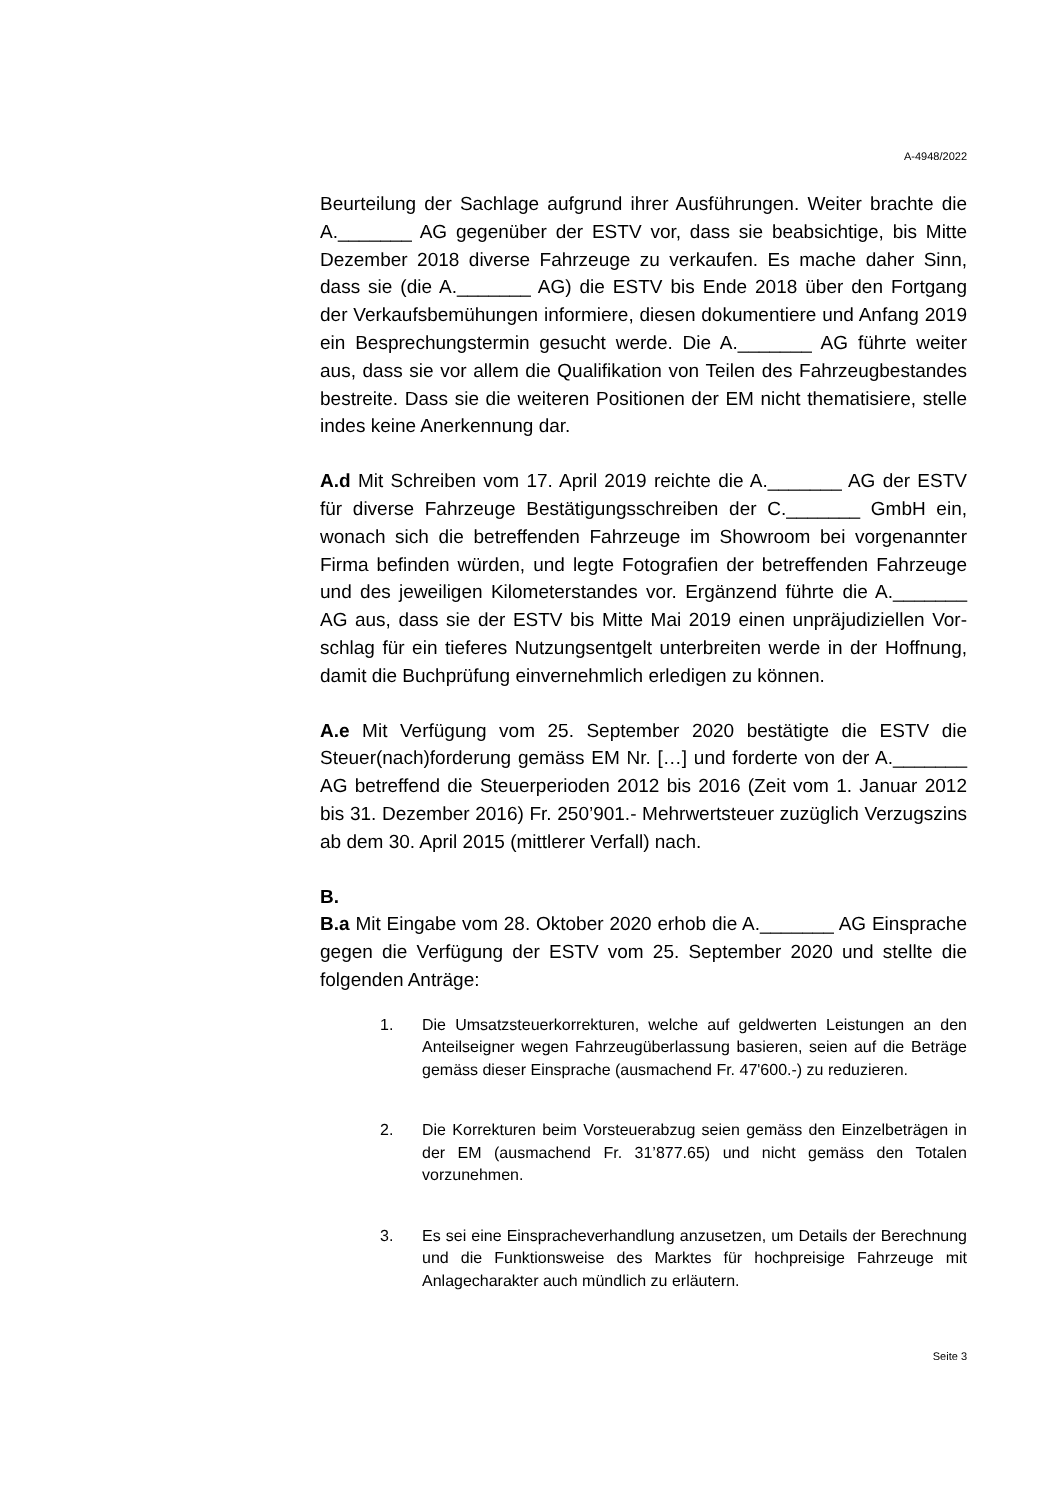A-4948/2022
Beurteilung der Sachlage aufgrund ihrer Ausführungen. Weiter brachte die A._______ AG gegenüber der ESTV vor, dass sie beabsichtige, bis Mitte Dezember 2018 diverse Fahrzeuge zu verkaufen. Es mache daher Sinn, dass sie (die A._______ AG) die ESTV bis Ende 2018 über den Fortgang der Verkaufsbemühungen informiere, diesen dokumentiere und Anfang 2019 ein Besprechungstermin gesucht werde. Die A._______ AG führte weiter aus, dass sie vor allem die Qualifikation von Teilen des Fahrzeug­bestandes bestreite. Dass sie die weiteren Positionen der EM nicht thema­tisiere, stelle indes keine Anerkennung dar.
A.d Mit Schreiben vom 17. April 2019 reichte die A._______ AG der ESTV für diverse Fahrzeuge Bestätigungsschreiben der C._______ GmbH ein, wonach sich die betreffenden Fahrzeuge im Showroom bei vorgenannter Firma befinden würden, und legte Fotografien der betreffenden Fahrzeuge und des jeweiligen Kilometerstandes vor. Ergänzend führte die A._______ AG aus, dass sie der ESTV bis Mitte Mai 2019 einen unpräjudiziellen Vor­schlag für ein tieferes Nutzungsentgelt unterbreiten werde in der Hoffnung, damit die Buchprüfung einvernehmlich erledigen zu können.
A.e Mit Verfügung vom 25. September 2020 bestätigte die ESTV die Steuer(nach)forderung gemäss EM Nr. […] und forderte von der A._______ AG betreffend die Steuerperioden 2012 bis 2016 (Zeit vom 1. Januar 2012 bis 31. Dezember 2016) Fr. 250’901.- Mehrwertsteuer zu­züglich Verzugszins ab dem 30. April 2015 (mittlerer Verfall) nach.
B.
B.a Mit Eingabe vom 28. Oktober 2020 erhob die A._______ AG Einspra­che gegen die Verfügung der ESTV vom 25. September 2020 und stellte die folgenden Anträge:
1. Die Umsatzsteuerkorrekturen, welche auf geldwerten Leistungen an den Anteilseigner wegen Fahrzeugüberlassung basieren, seien auf die Beträge gemäss dieser Einsprache (ausmachend Fr. 47'600.-) zu reduzieren.
2. Die Korrekturen beim Vorsteuerabzug seien gemäss den Einzelbe­trägen in der EM (ausmachend Fr. 31’877.65) und nicht gemäss den Totalen vorzunehmen.
3. Es sei eine Einspracheverhandlung anzusetzen, um Details der Be­rechnung und die Funktionsweise des Marktes für hochpreisige Fahr­zeuge mit Anlagecharakter auch mündlich zu erläutern.
Seite 3